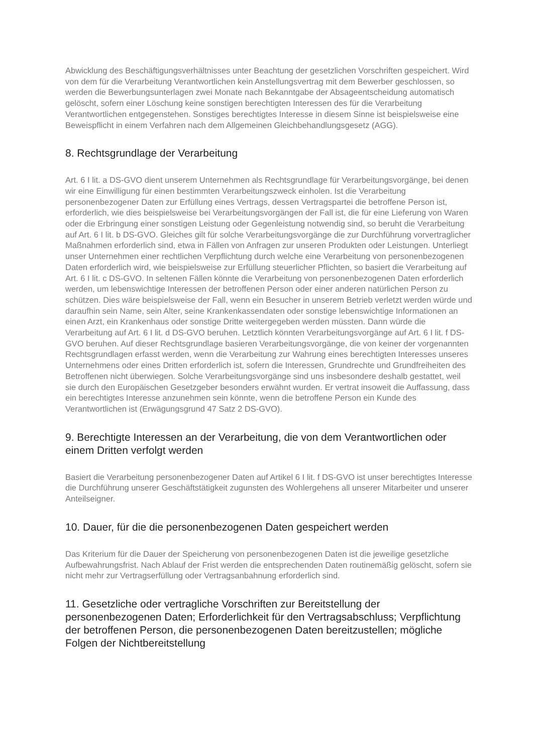Abwicklung des Beschäftigungsverhältnisses unter Beachtung der gesetzlichen Vorschriften gespeichert. Wird von dem für die Verarbeitung Verantwortlichen kein Anstellungsvertrag mit dem Bewerber geschlossen, so werden die Bewerbungsunterlagen zwei Monate nach Bekanntgabe der Absageentscheidung automatisch gelöscht, sofern einer Löschung keine sonstigen berechtigten Interessen des für die Verarbeitung Verantwortlichen entgegenstehen. Sonstiges berechtigtes Interesse in diesem Sinne ist beispielsweise eine Beweispflicht in einem Verfahren nach dem Allgemeinen Gleichbehandlungsgesetz (AGG).
8. Rechtsgrundlage der Verarbeitung
Art. 6 I lit. a DS-GVO dient unserem Unternehmen als Rechtsgrundlage für Verarbeitungsvorgänge, bei denen wir eine Einwilligung für einen bestimmten Verarbeitungszweck einholen. Ist die Verarbeitung personenbezogener Daten zur Erfüllung eines Vertrags, dessen Vertragspartei die betroffene Person ist, erforderlich, wie dies beispielsweise bei Verarbeitungsvorgängen der Fall ist, die für eine Lieferung von Waren oder die Erbringung einer sonstigen Leistung oder Gegenleistung notwendig sind, so beruht die Verarbeitung auf Art. 6 I lit. b DS-GVO. Gleiches gilt für solche Verarbeitungsvorgänge die zur Durchführung vorvertraglicher Maßnahmen erforderlich sind, etwa in Fällen von Anfragen zur unseren Produkten oder Leistungen. Unterliegt unser Unternehmen einer rechtlichen Verpflichtung durch welche eine Verarbeitung von personenbezogenen Daten erforderlich wird, wie beispielsweise zur Erfüllung steuerlicher Pflichten, so basiert die Verarbeitung auf Art. 6 I lit. c DS-GVO. In seltenen Fällen könnte die Verarbeitung von personenbezogenen Daten erforderlich werden, um lebenswichtige Interessen der betroffenen Person oder einer anderen natürlichen Person zu schützen. Dies wäre beispielsweise der Fall, wenn ein Besucher in unserem Betrieb verletzt werden würde und daraufhin sein Name, sein Alter, seine Krankenkassendaten oder sonstige lebenswichtige Informationen an einen Arzt, ein Krankenhaus oder sonstige Dritte weitergegeben werden müssten. Dann würde die Verarbeitung auf Art. 6 I lit. d DS-GVO beruhen. Letztlich könnten Verarbeitungsvorgänge auf Art. 6 I lit. f DS-GVO beruhen. Auf dieser Rechtsgrundlage basieren Verarbeitungsvorgänge, die von keiner der vorgenannten Rechtsgrundlagen erfasst werden, wenn die Verarbeitung zur Wahrung eines berechtigten Interesses unseres Unternehmens oder eines Dritten erforderlich ist, sofern die Interessen, Grundrechte und Grundfreiheiten des Betroffenen nicht überwiegen. Solche Verarbeitungsvorgänge sind uns insbesondere deshalb gestattet, weil sie durch den Europäischen Gesetzgeber besonders erwähnt wurden. Er vertrat insoweit die Auffassung, dass ein berechtigtes Interesse anzunehmen sein könnte, wenn die betroffene Person ein Kunde des Verantwortlichen ist (Erwägungsgrund 47 Satz 2 DS-GVO).
9. Berechtigte Interessen an der Verarbeitung, die von dem Verantwortlichen oder einem Dritten verfolgt werden
Basiert die Verarbeitung personenbezogener Daten auf Artikel 6 I lit. f DS-GVO ist unser berechtigtes Interesse die Durchführung unserer Geschäftstätigkeit zugunsten des Wohlergehens all unserer Mitarbeiter und unserer Anteilseigner.
10. Dauer, für die die personenbezogenen Daten gespeichert werden
Das Kriterium für die Dauer der Speicherung von personenbezogenen Daten ist die jeweilige gesetzliche Aufbewahrungsfrist. Nach Ablauf der Frist werden die entsprechenden Daten routinemäßig gelöscht, sofern sie nicht mehr zur Vertragserfüllung oder Vertragsanbahnung erforderlich sind.
11. Gesetzliche oder vertragliche Vorschriften zur Bereitstellung der personenbezogenen Daten; Erforderlichkeit für den Vertragsabschluss; Verpflichtung der betroffenen Person, die personenbezogenen Daten bereitzustellen; mögliche Folgen der Nichtbereitstellung